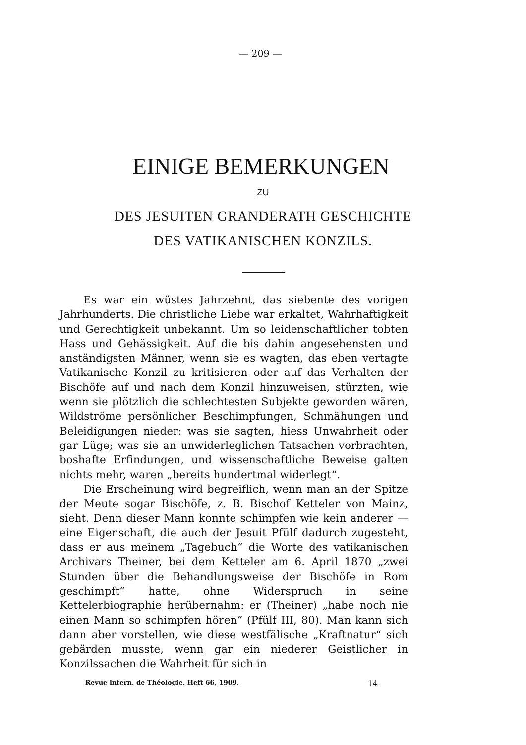— 209 —
EINIGE BEMERKUNGEN
ZU
DES JESUITEN GRANDERATH GESCHICHTE
DES VATIKANISCHEN KONZILS.
Es war ein wüstes Jahrzehnt, das siebente des vorigen Jahrhunderts. Die christliche Liebe war erkaltet, Wahrhaftigkeit und Gerechtigkeit unbekannt. Um so leidenschaftlicher tobten Hass und Gehässigkeit. Auf die bis dahin angesehensten und anständigsten Männer, wenn sie es wagten, das eben vertagte Vatikanische Konzil zu kritisieren oder auf das Verhalten der Bischöfe auf und nach dem Konzil hinzuweisen, stürzten, wie wenn sie plötzlich die schlechtesten Subjekte geworden wären, Wildströme persönlicher Beschimpfungen, Schmähungen und Beleidigungen nieder: was sie sagten, hiess Unwahrheit oder gar Lüge; was sie an unwiderleglichen Tatsachen vorbrachten, boshafte Erfindungen, und wissenschaftliche Beweise galten nichts mehr, waren „bereits hundertmal widerlegt“.
Die Erscheinung wird begreiflich, wenn man an der Spitze der Meute sogar Bischöfe, z. B. Bischof Ketteler von Mainz, sieht. Denn dieser Mann konnte schimpfen wie kein anderer — eine Eigenschaft, die auch der Jesuit Pfülf dadurch zugesteht, dass er aus meinem „Tagebuch“ die Worte des vatikanischen Archivars Theiner, bei dem Ketteler am 6. April 1870 „zwei Stunden über die Behandlungsweise der Bischöfe in Rom geschimpft“ hatte, ohne Widerspruch in seine Kettelerbiographie herübernahm: er (Theiner) „habe noch nie einen Mann so schimpfen hören“ (Pfülf III, 80). Man kann sich dann aber vorstellen, wie diese westfälische „Kraftnatur“ sich gebärden musste, wenn gar ein niederer Geistlicher in Konzilssachen die Wahrheit für sich in
Revue intern. de Théologie. Heft 66, 1909. 14